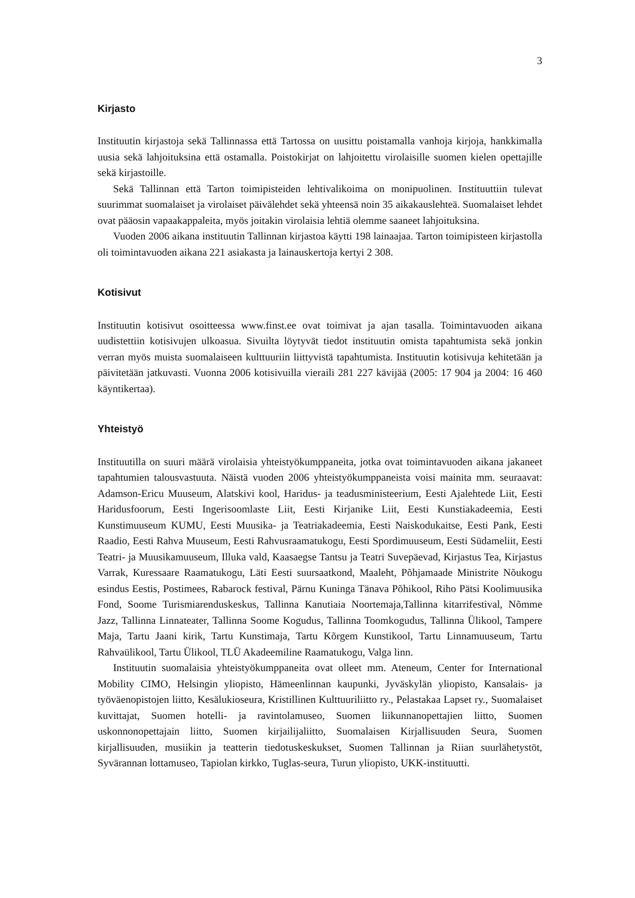3
Kirjasto
Instituutin kirjastoja sekä Tallinnassa että Tartossa on uusittu poistamalla vanhoja kirjoja, hankkimalla uusia sekä lahjoituksina että ostamalla. Poistokirjat on lahjoitettu virolaisille suomen kielen opettajille sekä kirjastoille.
Sekä Tallinnan että Tarton toimipisteiden lehtivalikoima on monipuolinen. Instituuttiin tulevat suurimmat suomalaiset ja virolaiset päivälehdet sekä yhteensä noin 35 aikakauslehteä. Suomalaiset lehdet ovat pääosin vapaakappaleita, myös joitakin virolaisia lehtiä olemme saaneet lahjoituksina.
Vuoden 2006 aikana instituutin Tallinnan kirjastoa käytti 198 lainaajaa. Tarton toimipisteen kirjastolla oli toimintavuoden aikana 221 asiakasta ja lainauskertoja kertyi 2 308.
Kotisivut
Instituutin kotisivut osoitteessa www.finst.ee ovat toimivat ja ajan tasalla. Toimintavuoden aikana uudistettiin kotisivujen ulkoasua. Sivuilta löytyvät tiedot instituutin omista tapahtumista sekä jonkin verran myös muista suomalaiseen kulttuuriin liittyvistä tapahtumista. Instituutin kotisivuja kehitetään ja päivitetään jatkuvasti. Vuonna 2006 kotisivuilla vieraili 281 227 kävijää (2005: 17 904 ja 2004: 16 460 käyntikertaa).
Yhteistyö
Instituutilla on suuri määrä virolaisia yhteistyökumppaneita, jotka ovat toimintavuoden aikana jakaneet tapahtumien talousvastuuta. Näistä vuoden 2006 yhteistyökumppaneista voisi mainita mm. seuraavat: Adamson-Ericu Muuseum, Alatskivi kool, Haridus- ja teadusministeerium, Eesti Ajalehtede Liit, Eesti Haridusfoorum, Eesti Ingerisoomlaste Liit, Eesti Kirjanike Liit, Eesti Kunstiakadeemia, Eesti Kunstimuuseum KUMU, Eesti Muusika- ja Teatriakadeemia, Eesti Naiskodukaitse, Eesti Pank, Eesti Raadio, Eesti Rahva Muuseum, Eesti Rahvusraamatukogu, Eesti Spordimuuseum, Eesti Südameliit, Eesti Teatri- ja Muusikamuuseum, Illuka vald, Kaasaegse Tantsu ja Teatri Suvepäevad, Kirjastus Tea, Kirjastus Varrak, Kuressaare Raamatukogu, Läti Eesti suursaatkond, Maaleht, Põhjamaade Ministrite Nõukogu esindus Eestis, Postimees, Rabarock festival, Pärnu Kuninga Tänava Põhikool, Riho Pätsi Koolimuusika Fond, Soome Turismiarenduskeskus, Tallinna Kanutiaia Noortemaja,Tallinna kitarrifestival, Nõmme Jazz, Tallinna Linnateater, Tallinna Soome Kogudus, Tallinna Toomkogudus, Tallinna Ülikool, Tampere Maja, Tartu Jaani kirik, Tartu Kunstimaja, Tartu Kõrgem Kunstikool, Tartu Linnamuuseum, Tartu Rahvaülikool, Tartu Ülikool, TLÜ Akadeemiline Raamatukogu, Valga linn.
Instituutin suomalaisia yhteistyökumppaneita ovat olleet mm. Ateneum, Center for International Mobility CIMO, Helsingin yliopisto, Hämeenlinnan kaupunki, Jyväskylän yliopisto, Kansalais- ja työväenopistojen liitto, Kesälukioseura, Kristillinen Kulttuuriliitto ry., Pelastakaa Lapset ry., Suomalaiset kuvittajat, Suomen hotelli- ja ravintolamuseo, Suomen liikunnanopettajien liitto, Suomen uskonnonopettajain liitto, Suomen kirjailijaliitto, Suomalaisen Kirjallisuuden Seura, Suomen kirjallisuuden, musiikin ja teatterin tiedotuskeskukset, Suomen Tallinnan ja Riian suurlähetystöt, Syvärannan lottamuseo, Tapiolan kirkko, Tuglas-seura, Turun yliopisto, UKK-instituutti.